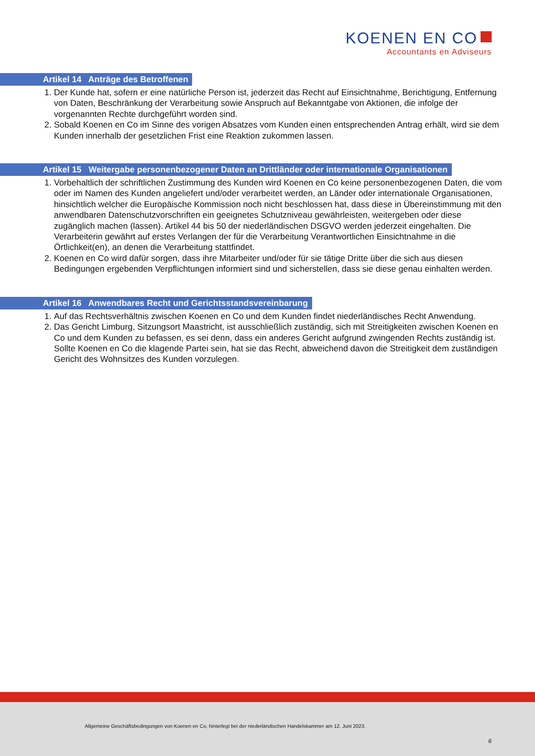KOENEN EN CO
Accountants en Adviseurs
Artikel 14 Anträge des Betroffenen
1. Der Kunde hat, sofern er eine natürliche Person ist, jederzeit das Recht auf Einsichtnahme, Berichtigung, Entfernung von Daten, Beschränkung der Verarbeitung sowie Anspruch auf Bekanntgabe von Aktionen, die infolge der vorgenannten Rechte durchgeführt worden sind.
2. Sobald Koenen en Co im Sinne des vorigen Absatzes vom Kunden einen entsprechenden Antrag erhält, wird sie dem Kunden innerhalb der gesetzlichen Frist eine Reaktion zukommen lassen.
Artikel 15 Weitergabe personenbezogener Daten an Drittländer oder internationale Organisationen
1. Vorbehaltlich der schriftlichen Zustimmung des Kunden wird Koenen en Co keine personenbezogenen Daten, die vom oder im Namen des Kunden angeliefert und/oder verarbeitet werden, an Länder oder internationale Organisationen, hinsichtlich welcher die Europäische Kommission noch nicht beschlossen hat, dass diese in Übereinstimmung mit den anwendbaren Datenschutzvorschriften ein geeignetes Schutzniveau gewährleisten, weitergeben oder diese zugänglich machen (lassen). Artikel 44 bis 50 der niederländischen DSGVO werden jederzeit eingehalten. Die Verarbeiterin gewährt auf erstes Verlangen der für die Verarbeitung Verantwortlichen Einsichtnahme in die Örtlichkeit(en), an denen die Verarbeitung stattfindet.
2. Koenen en Co wird dafür sorgen, dass ihre Mitarbeiter und/oder für sie tätige Dritte über die sich aus diesen Bedingungen ergebenden Verpflichtungen informiert sind und sicherstellen, dass sie diese genau einhalten werden.
Artikel 16 Anwendbares Recht und Gerichtsstandsvereinbarung
1. Auf das Rechtsverhältnis zwischen Koenen en Co und dem Kunden findet niederländisches Recht Anwendung.
2. Das Gericht Limburg, Sitzungsort Maastricht, ist ausschließlich zuständig, sich mit Streitigkeiten zwischen Koenen en Co und dem Kunden zu befassen, es sei denn, dass ein anderes Gericht aufgrund zwingenden Rechts zuständig ist. Sollte Koenen en Co die klagende Partei sein, hat sie das Recht, abweichend davon die Streitigkeit dem zuständigen Gericht des Wohnsitzes des Kunden vorzulegen.
Allgemeine Geschäftsbedingungen von Koenen en Co, hinterlegt bei der niederländischen Handelskammer am 12. Juni 2023.
6